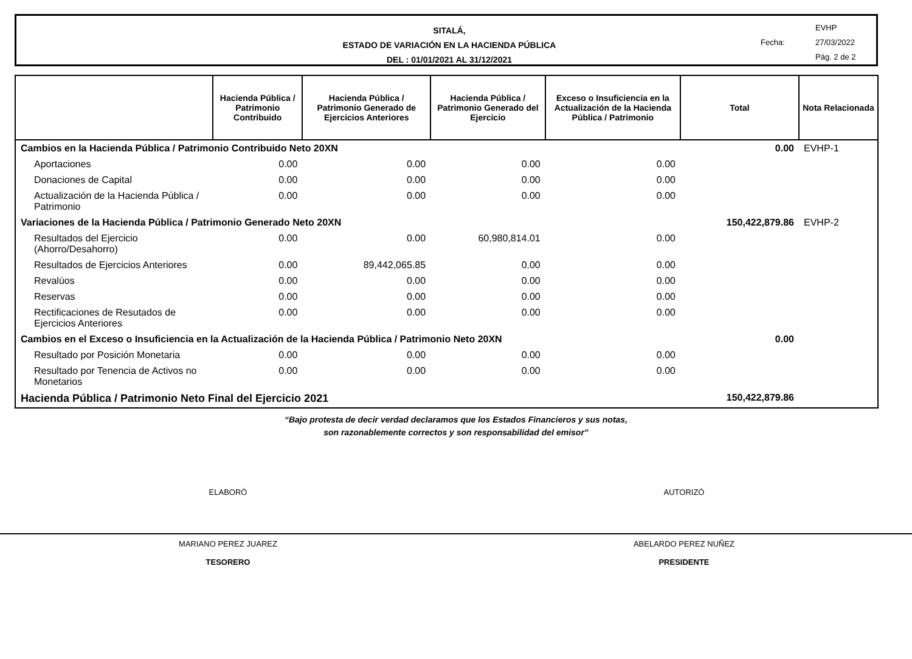SITALÁ,
ESTADO DE VARIACIÓN EN LA HACIENDA PÚBLICA
DEL : 01/01/2021 AL 31/12/2021
EVHP
Fecha: 27/03/2022
Pág. 2 de 2
| | Hacienda Pública / Patrimonio Contribuido | Hacienda Pública / Patrimonio Generado de Ejercicios Anteriores | Hacienda Pública / Patrimonio Generado del Ejercicio | Exceso o Insuficiencia en la Actualización de la Hacienda Pública / Patrimonio | Total | Nota Relacionada |
| --- | --- | --- | --- | --- | --- | --- |
| Cambios en la Hacienda Pública / Patrimonio Contribuido Neto 20XN | | | | | 0.00 | EVHP-1 |
| Aportaciones | 0.00 | 0.00 | 0.00 | 0.00 | | |
| Donaciones de Capital | 0.00 | 0.00 | 0.00 | 0.00 | | |
| Actualización de la Hacienda Pública / Patrimonio | 0.00 | 0.00 | 0.00 | 0.00 | | |
| Variaciones de la Hacienda Pública / Patrimonio Generado Neto 20XN | | | | | 150,422,879.86 | EVHP-2 |
| Resultados del Ejercicio (Ahorro/Desahorro) | 0.00 | 0.00 | 60,980,814.01 | 0.00 | | |
| Resultados de Ejercicios Anteriores | 0.00 | 89,442,065.85 | 0.00 | 0.00 | | |
| Revalúos | 0.00 | 0.00 | 0.00 | 0.00 | | |
| Reservas | 0.00 | 0.00 | 0.00 | 0.00 | | |
| Rectificaciones de Resutados de Ejercicios Anteriores | 0.00 | 0.00 | 0.00 | 0.00 | | |
| Cambios en el Exceso o Insuficiencia en la Actualización de la Hacienda Pública / Patrimonio Neto 20XN | | | | | 0.00 | |
| Resultado por Posición Monetaria | 0.00 | 0.00 | 0.00 | 0.00 | | |
| Resultado por Tenencia de Activos no Monetarios | 0.00 | 0.00 | 0.00 | 0.00 | | |
| Hacienda Pública / Patrimonio Neto Final del Ejercicio 2021 | | | | | 150,422,879.86 | |
“Bajo protesta de decir verdad declaramos que los Estados Financieros y sus notas,
son razonablemente correctos y son responsabilidad del emisor”
ELABORÓ
MARIANO PEREZ JUAREZ
TESORERO
AUTORIZÓ
ABELARDO PEREZ NUÑEZ
PRESIDENTE